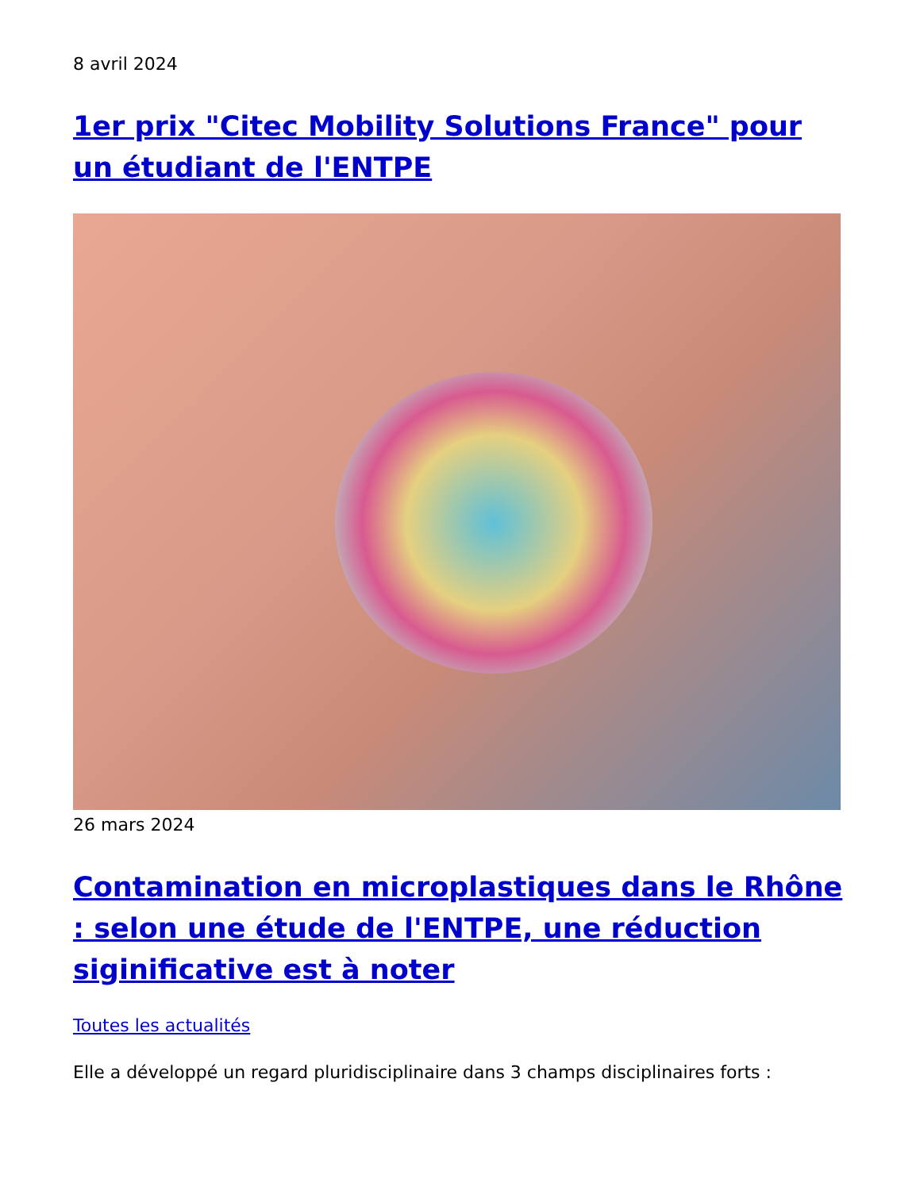8 avril 2024
1er prix "Citec Mobility Solutions France" pour un étudiant de l'ENTPE
26 mars 2024
Contamination en microplastiques dans le Rhône : selon une étude de l'ENTPE, une réduction siginificative est à noter
Toutes les actualités
Elle a développé un regard pluridisciplinaire dans 3 champs disciplinaires forts :